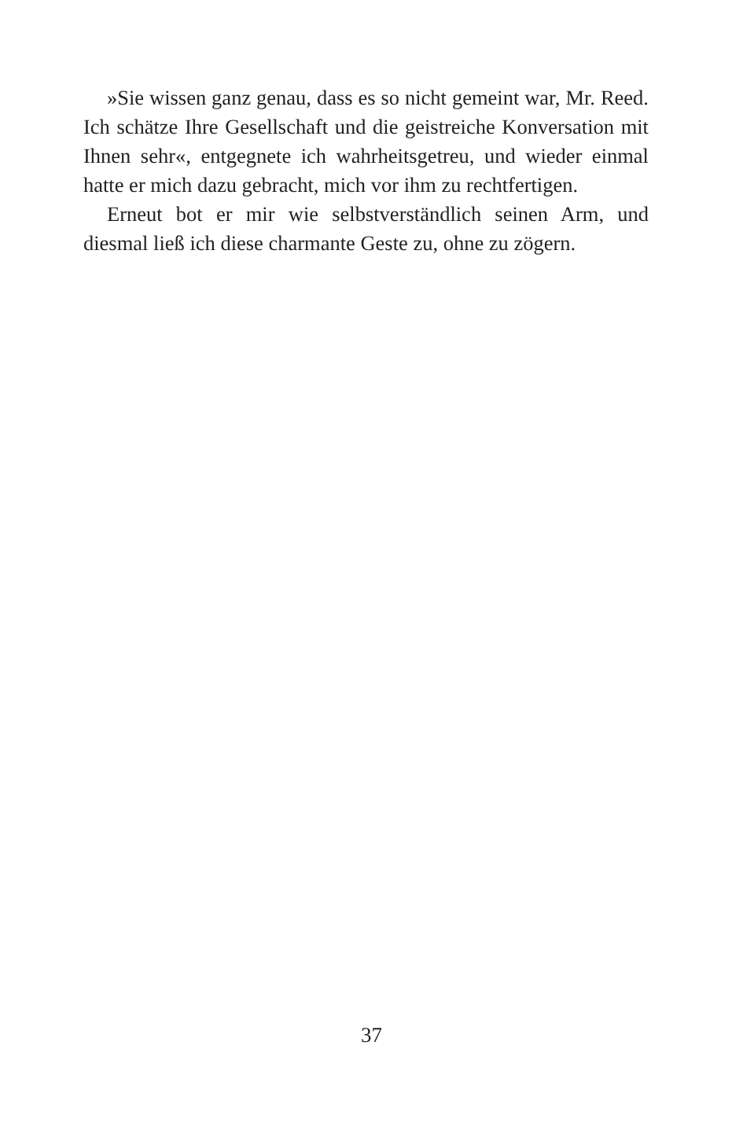»Sie wissen ganz genau, dass es so nicht gemeint war, Mr. Reed. Ich schätze Ihre Gesellschaft und die geistreiche Konver­sation mit Ihnen sehr«, entgegnete ich wahrheitsgetreu, und wieder einmal hatte er mich dazu gebracht, mich vor ihm zu rechtfertigen.
Erneut bot er mir wie selbstverständlich seinen Arm, und diesmal ließ ich diese charmante Geste zu, ohne zu zögern.
37